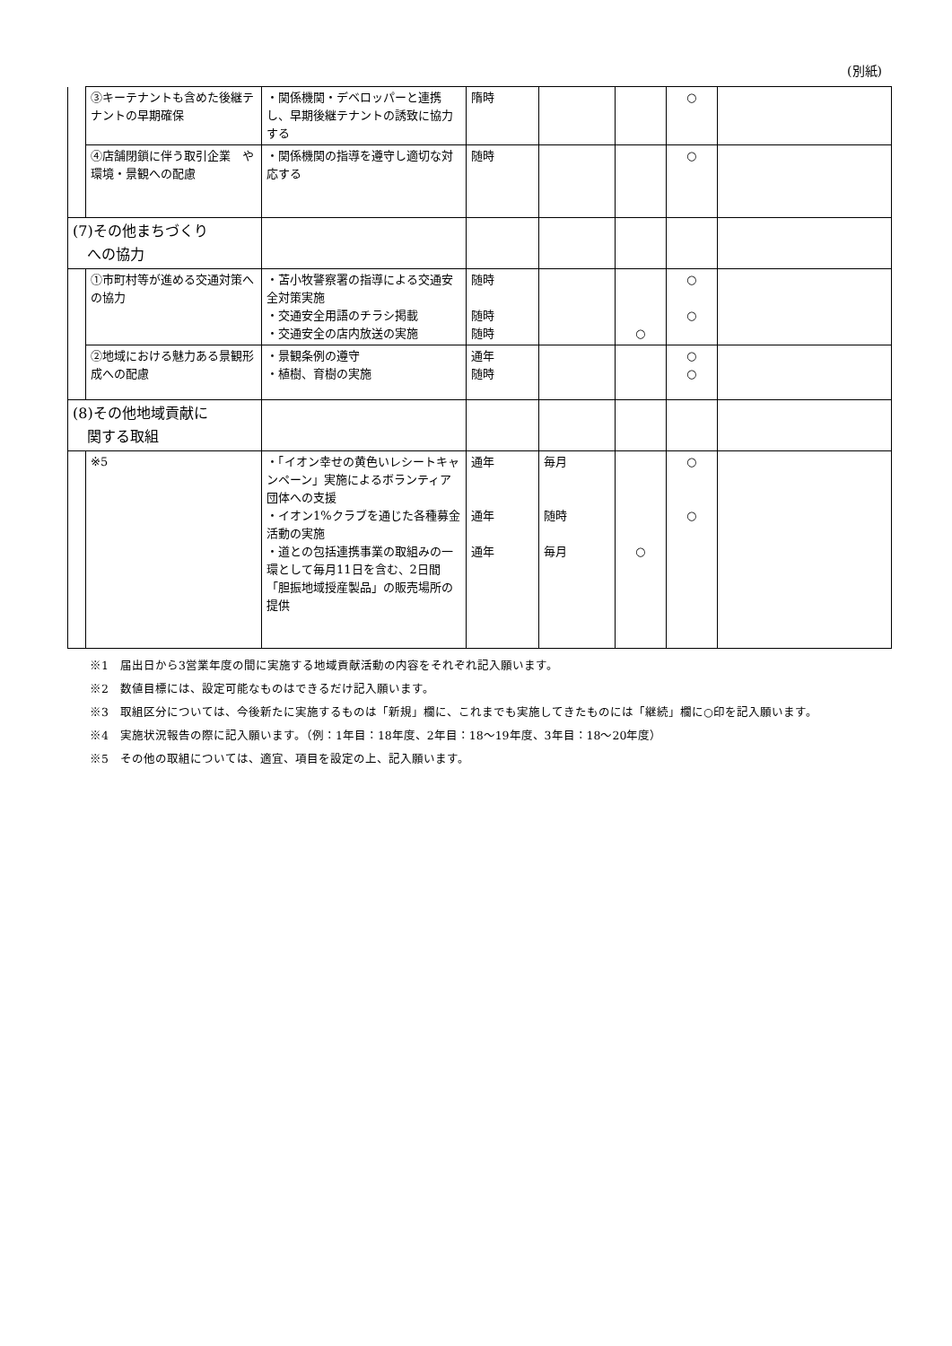(別紙)
| | ③キーテナントも含めた後継テナントの早期確保 | ・関係機関・デベロッパーと連携し、早期後継テナントの誘致に協力する | 隋時 | | | ○ | |
| | ④店舗閉鎖に伴う取引企業 や環境・景観への配慮 | ・関係機関の指導を遵守し適切な対応する | 随時 | | | ○ | |
| (7)その他まちづくり への協力 | | | | | | | |
| | ①市町村等が進める交通対策への協力 | ・苫小牧警察署の指導による交通安全対策実施 ・交通安全用語のチラシ掲載 ・交通安全の店内放送の実施 | 随時 随時 随時 | | ○ | ○ ○ | |
| | ②地域における魅力ある景観形成への配慮 | ・景観条例の遵守 ・植樹、育樹の実施 | 通年 随時 | | | ○ ○ | |
| (8)その他地域貢献に 関する取組 | | | | | | | |
| | ※5 | ・「イオン幸せの黄色いレシートキャンペーン」実施によるボランティア団体への支援 ・イオン1%クラブを通じた各種募金活動の実施 ・道との包括連携事業の取組みの一環として毎月11日を含む、2日間「胆振地域授産製品」の販売場所の提供 | 通年 通年 通年 | 毎月 随時 毎月 | ○ | ○ ○ | |
※1　届出日から3営業年度の間に実施する地域貢献活動の内容をそれぞれ記入願います。
※2　数値目標には、設定可能なものはできるだけ記入願います。
※3　取組区分については、今後新たに実施するものは「新規」欄に、これまでも実施してきたものには「継続」欄に○印を記入願います。
※4　実施状況報告の際に記入願います。（例：1年目：18年度、2年目：18～19年度、3年目：18～20年度）
※5　その他の取組については、適宜、項目を設定の上、記入願います。